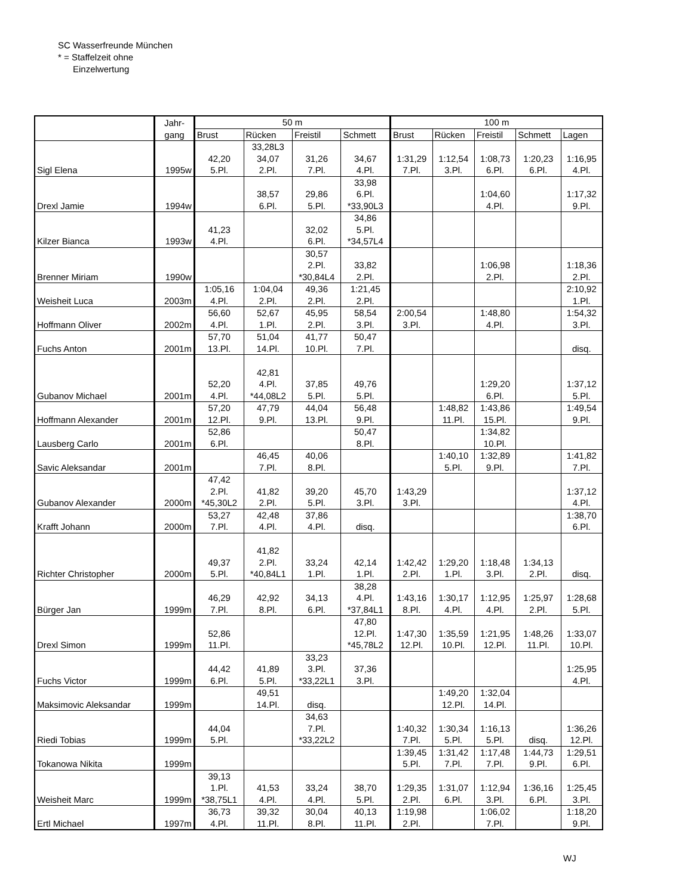SC Wasserfreunde München
* = Staffelzeit ohne
Einzelwertung
| | Jahr- gang | 50 m | | | | 100 m | | | | |
| --- | --- | --- | --- | --- | --- | --- | --- | --- | --- | --- |
| | | Brust | Rücken | Freistil | Schmett | Brust | Rücken | Freistil | Schmett | Lagen |
| Sigl Elena | 1995w | 42,20 5.Pl. | 33,28L3 34,07 2.Pl. | 31,26 7.Pl. | 34,67 4.Pl. | 1:31,29 7.Pl. | 1:12,54 3.Pl. | 1:08,73 6.Pl. | 1:20,23 6.Pl. | 1:16,95 4.Pl. |
| Drexl Jamie | 1994w | | 38,57 6.Pl. | 29,86 5.Pl. | 33,98 6.Pl. *33,90L3 | | | 1:04,60 4.Pl. | | 1:17,32 9.Pl. |
| Kilzer Bianca | 1993w | 41,23 4.Pl. | | 32,02 6.Pl. | 34,86 5.Pl. *34,57L4 | | | | | |
| Brenner Miriam | 1990w | | | 30,57 2.Pl. *30,84L4 | 33,82 2.Pl. | | | 1:06,98 2.Pl. | | 1:18,36 2.Pl. |
| Weisheit Luca | 2003m | 1:05,16 4.Pl. | 1:04,04 2.Pl. | 49,36 2.Pl. | 1:21,45 2.Pl. | | | | | 2:10,92 1.Pl. |
| Hoffmann Oliver | 2002m | 56,60 4.Pl. | 52,67 1.Pl. | 45,95 2.Pl. | 58,54 3.Pl. | 2:00,54 3.Pl. | | 1:48,80 4.Pl. | | 1:54,32 3.Pl. |
| Fuchs Anton | 2001m | 57,70 13.Pl. | 51,04 14.Pl. | 41,77 10.Pl. | 50,47 7.Pl. | | | | | disq. |
| Gubanov Michael | 2001m | 52,20 4.Pl. | 42,81 4.Pl. *44,08L2 | 37,85 5.Pl. | 49,76 5.Pl. | | | 1:29,20 6.Pl. | | 1:37,12 5.Pl. |
| Hoffmann Alexander | 2001m | 57,20 12.Pl. | 47,79 9.Pl. | 44,04 13.Pl. | 56,48 9.Pl. | | 1:48,82 11.Pl. | 1:43,86 15.Pl. | | 1:49,54 9.Pl. |
| Lausberg Carlo | 2001m | 52,86 6.Pl. | | | 50,47 8.Pl. | | | 1:34,82 10.Pl. | | |
| Savic Aleksandar | 2001m | | 46,45 7.Pl. | 40,06 8.Pl. | | | 1:40,10 5.Pl. | 1:32,89 9.Pl. | | 1:41,82 7.Pl. |
| Gubanov Alexander | 2000m | 47,42 2.Pl. *45,30L2 | 41,82 2.Pl. | 39,20 5.Pl. | 45,70 3.Pl. | 1:43,29 3.Pl. | | | | 1:37,12 4.Pl. |
| Krafft Johann | 2000m | 53,27 7.Pl. | 42,48 4.Pl. | 37,86 4.Pl. | disq. | | | | | 1:38,70 6.Pl. |
| Richter Christopher | 2000m | 49,37 5.Pl. | 41,82 2.Pl. *40,84L1 | 33,24 1.Pl. | 42,14 1.Pl. | 1:42,42 2.Pl. | 1:29,20 1.Pl. | 1:18,48 3.Pl. | 1:34,13 2.Pl. | disq. |
| Bürger Jan | 1999m | 46,29 7.Pl. | 42,92 8.Pl. | 34,13 6.Pl. | 38,28 4.Pl. *37,84L1 | 1:43,16 8.Pl. | 1:30,17 4.Pl. | 1:12,95 4.Pl. | 1:25,97 2.Pl. | 1:28,68 5.Pl. |
| Drexl Simon | 1999m | 52,86 11.Pl. | | | 47,80 12.Pl. *45,78L2 | 1:47,30 12.Pl. | 1:35,59 10.Pl. | 1:21,95 12.Pl. | 1:48,26 11.Pl. | 1:33,07 10.Pl. |
| Fuchs Victor | 1999m | 44,42 6.Pl. | 41,89 5.Pl. | 33,23 3.Pl. *33,22L1 | 37,36 3.Pl. | | | | | 1:25,95 4.Pl. |
| Maksimovic Aleksandar | 1999m | | 49,51 14.Pl. | disq. | | | 1:49,20 12.Pl. | 1:32,04 14.Pl. | | |
| Riedi Tobias | 1999m | 44,04 5.Pl. | | 34,63 7.Pl. *33,22L2 | | 1:40,32 7.Pl. | 1:30,34 5.Pl. | 1:16,13 5.Pl. | disq. | 1:36,26 12.Pl. |
| Tokanowa Nikita | 1999m | | | | | 1:39,45 5.Pl. | 1:31,42 7.Pl. | 1:17,48 7.Pl. | 1:44,73 9.Pl. | 1:29,51 6.Pl. |
| Weisheit Marc | 1999m | 39,13 1.Pl. *38,75L1 | 41,53 4.Pl. | 33,24 4.Pl. | 38,70 5.Pl. | 1:29,35 2.Pl. | 1:31,07 6.Pl. | 1:12,94 3.Pl. | 1:36,16 6.Pl. | 1:25,45 3.Pl. |
| Ertl Michael | 1997m | 36,73 4.Pl. | 39,32 11.Pl. | 30,04 8.Pl. | 40,13 11.Pl. | 1:19,98 2.Pl. | | 1:06,02 7.Pl. | | 1:18,20 9.Pl. |
WJ